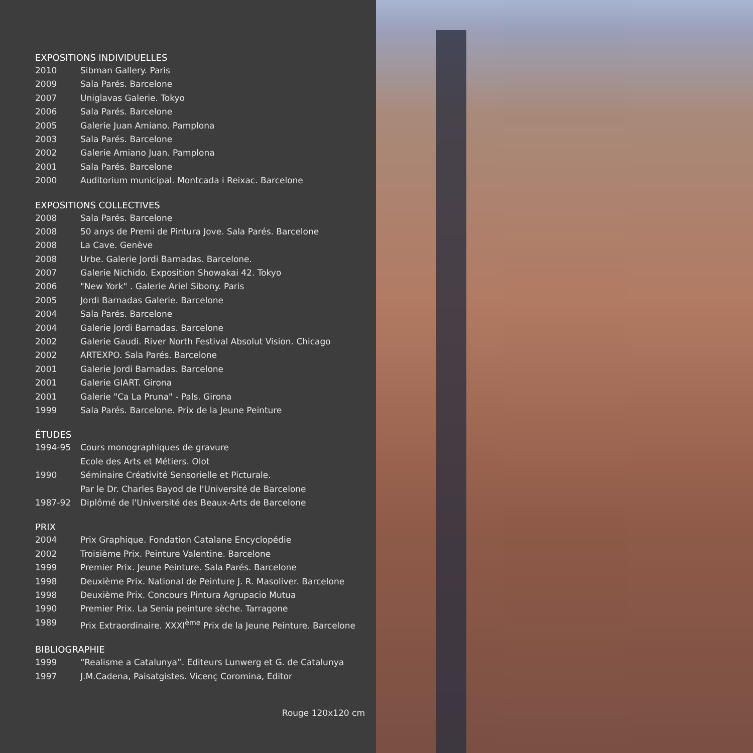EXPOSITIONS INDIVIDUELLES
| 2010 | Sibman Gallery. Paris |
| 2009 | Sala Parés. Barcelone |
| 2007 | Uniglavas Galerie. Tokyo |
| 2006 | Sala Parés. Barcelone |
| 2005 | Galerie Juan Amiano. Pamplona |
| 2003 | Sala Parés. Barcelone |
| 2002 | Galerie Amiano Juan. Pamplona |
| 2001 | Sala Parés. Barcelone |
| 2000 | Auditorium municipal. Montcada i Reixac. Barcelone |
EXPOSITIONS COLLECTIVES
| 2008 | Sala Parés. Barcelone |
| 2008 | 50 anys de Premi de Pintura Jove. Sala Parés. Barcelone |
| 2008 | La Cave. Genève |
| 2008 | Urbe. Galerie Jordi Barnadas. Barcelone. |
| 2007 | Galerie Nichido. Exposition Showakai 42. Tokyo |
| 2006 | "New York" . Galerie Ariel Sibony. Paris |
| 2005 | Jordi Barnadas Galerie. Barcelone |
| 2004 | Sala Parés. Barcelone |
| 2004 | Galerie Jordi Barnadas. Barcelone |
| 2002 | Galerie Gaudi. River North Festival Absolut Vision. Chicago |
| 2002 | ARTEXPO. Sala Parés. Barcelone |
| 2001 | Galerie Jordi Barnadas. Barcelone |
| 2001 | Galerie GIART. Girona |
| 2001 | Galerie "Ca La Pruna" - Pals. Girona |
| 1999 | Sala Parés. Barcelone. Prix de la Jeune Peinture |
ÉTUDES
| 1994-95 | Cours monographiques de gravure |
| | Ecole des Arts et Métiers. Olot |
| 1990 | Séminaire Créativité Sensorielle et Picturale. |
| | Par le Dr. Charles Bayod de l'Université de Barcelone |
| 1987-92 | Diplômé de l'Université des Beaux-Arts de Barcelone |
PRIX
| 2004 | Prix Graphique. Fondation Catalane Encyclopédie |
| 2002 | Troisième Prix. Peinture Valentine. Barcelone |
| 1999 | Premier Prix. Jeune Peinture. Sala Parés. Barcelone |
| 1998 | Deuxième Prix. National de Peinture J. R. Masoliver. Barcelone |
| 1998 | Deuxième Prix. Concours Pintura Agrupacio Mutua |
| 1990 | Premier Prix. La Senia peinture sèche. Tarragone |
| 1989 | Prix Extraordinaire. XXXI<sup>ème</sup> Prix de la Jeune Peinture. Barcelone |
BIBLIOGRAPHIE
| 1999 | “Realisme a Catalunya”. Editeurs Lunwerg et G. de Catalunya |
| 1997 | J.M.Cadena, Paisatgistes. Vicenç Coromina, Editor |
Rouge 120x120 cm